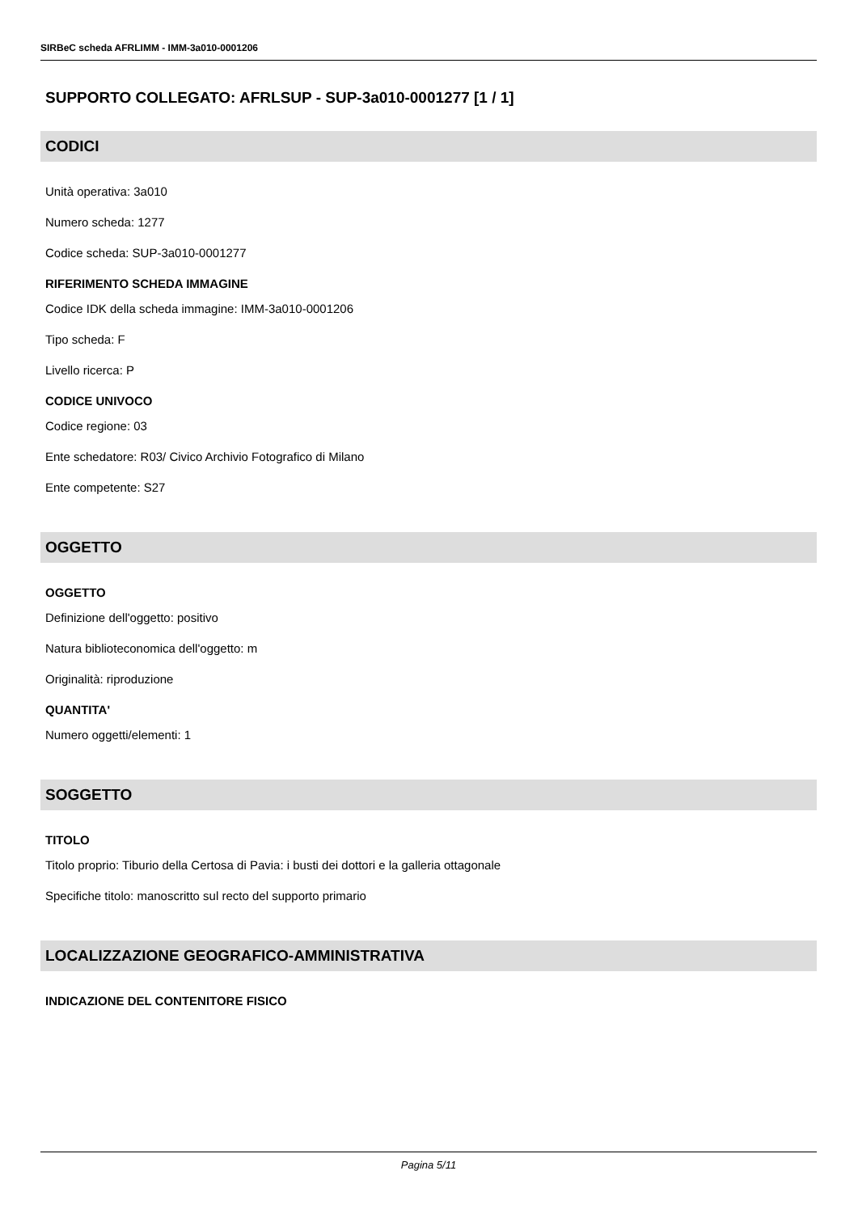SIRBeC scheda AFRLIMM - IMM-3a010-0001206
SUPPORTO COLLEGATO: AFRLSUP - SUP-3a010-0001277 [1 / 1]
CODICI
Unità operativa: 3a010
Numero scheda: 1277
Codice scheda: SUP-3a010-0001277
RIFERIMENTO SCHEDA IMMAGINE
Codice IDK della scheda immagine: IMM-3a010-0001206
Tipo scheda: F
Livello ricerca: P
CODICE UNIVOCO
Codice regione: 03
Ente schedatore: R03/ Civico Archivio Fotografico di Milano
Ente competente: S27
OGGETTO
OGGETTO
Definizione dell'oggetto: positivo
Natura biblioteconomica dell'oggetto: m
Originalità: riproduzione
QUANTITA'
Numero oggetti/elementi: 1
SOGGETTO
TITOLO
Titolo proprio: Tiburio della Certosa di Pavia: i busti dei dottori e la galleria ottagonale
Specifiche titolo: manoscritto sul recto del supporto primario
LOCALIZZAZIONE GEOGRAFICO-AMMINISTRATIVA
INDICAZIONE DEL CONTENITORE FISICO
Pagina 5/11